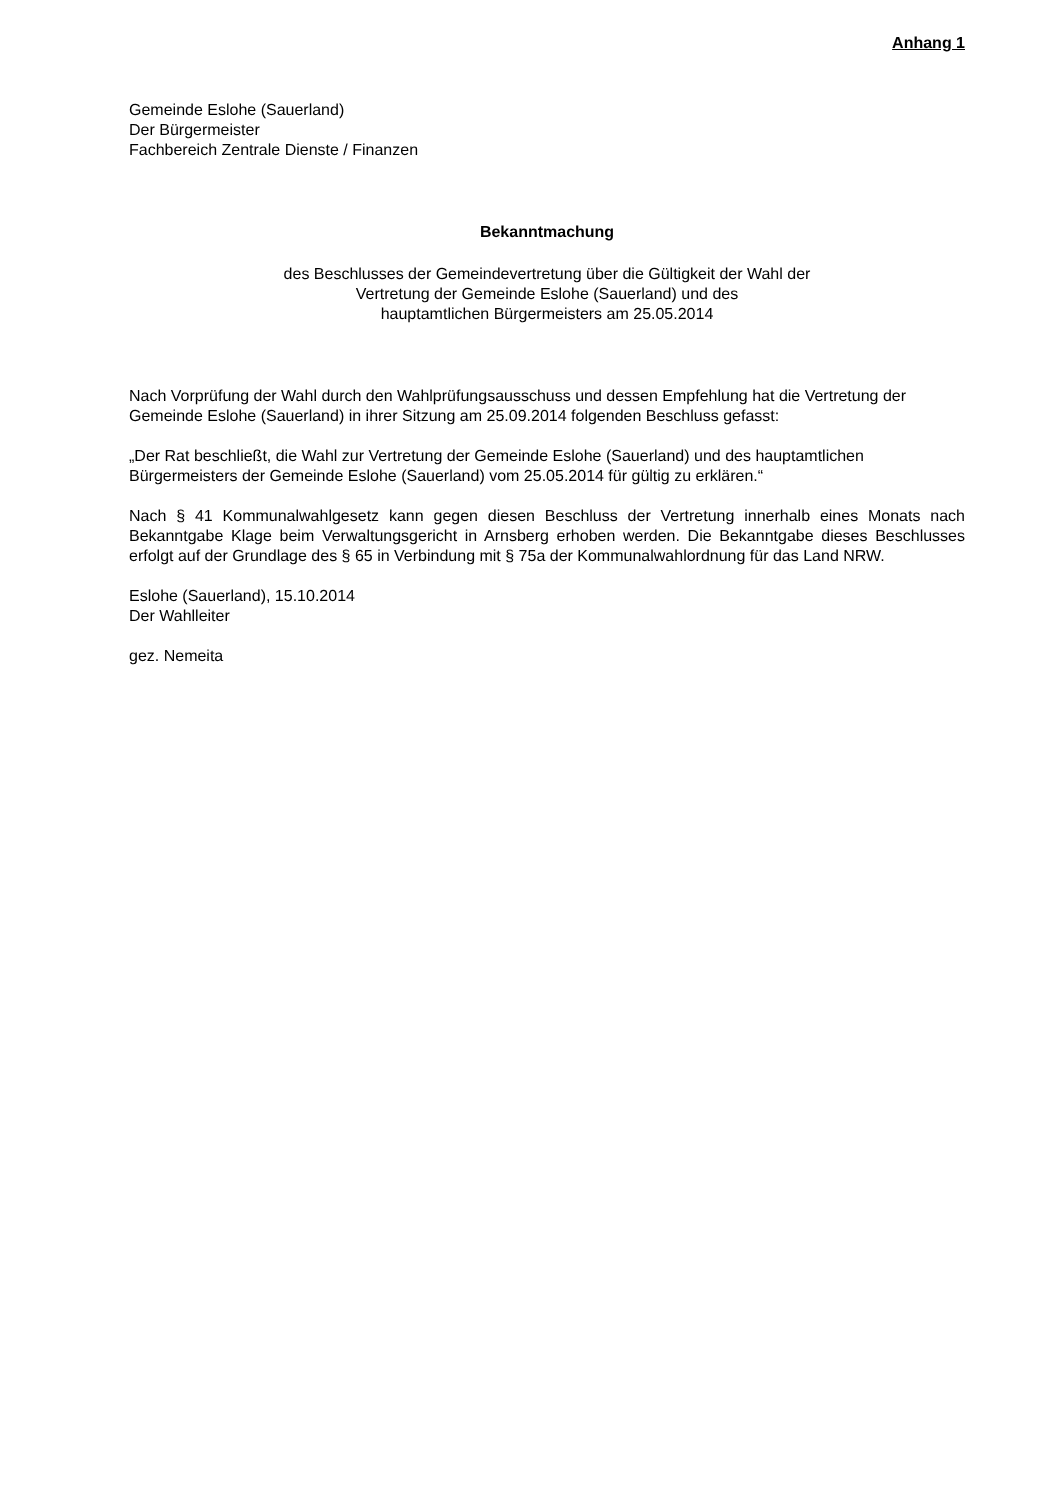Anhang 1
Gemeinde Eslohe (Sauerland)
Der Bürgermeister
Fachbereich Zentrale Dienste / Finanzen
Bekanntmachung
des Beschlusses der Gemeindevertretung über die Gültigkeit der Wahl der
Vertretung der Gemeinde Eslohe (Sauerland) und des
hauptamtlichen Bürgermeisters am 25.05.2014
Nach Vorprüfung der Wahl durch den Wahlprüfungsausschuss und dessen Empfehlung hat die Vertretung der Gemeinde Eslohe (Sauerland) in ihrer Sitzung am 25.09.2014 folgenden Beschluss gefasst:
„Der Rat beschließt, die Wahl zur Vertretung der Gemeinde Eslohe (Sauerland) und des hauptamtlichen Bürgermeisters der Gemeinde Eslohe (Sauerland) vom 25.05.2014 für gültig zu erklären.“
Nach § 41 Kommunalwahlgesetz kann gegen diesen Beschluss der Vertretung innerhalb eines Monats nach Bekanntgabe Klage beim Verwaltungsgericht in Arnsberg erhoben werden. Die Bekanntgabe dieses Beschlusses erfolgt auf der Grundlage des § 65 in Verbindung mit § 75a der Kommunalwahlordnung für das Land NRW.
Eslohe (Sauerland), 15.10.2014
Der Wahlleiter
gez. Nemeita